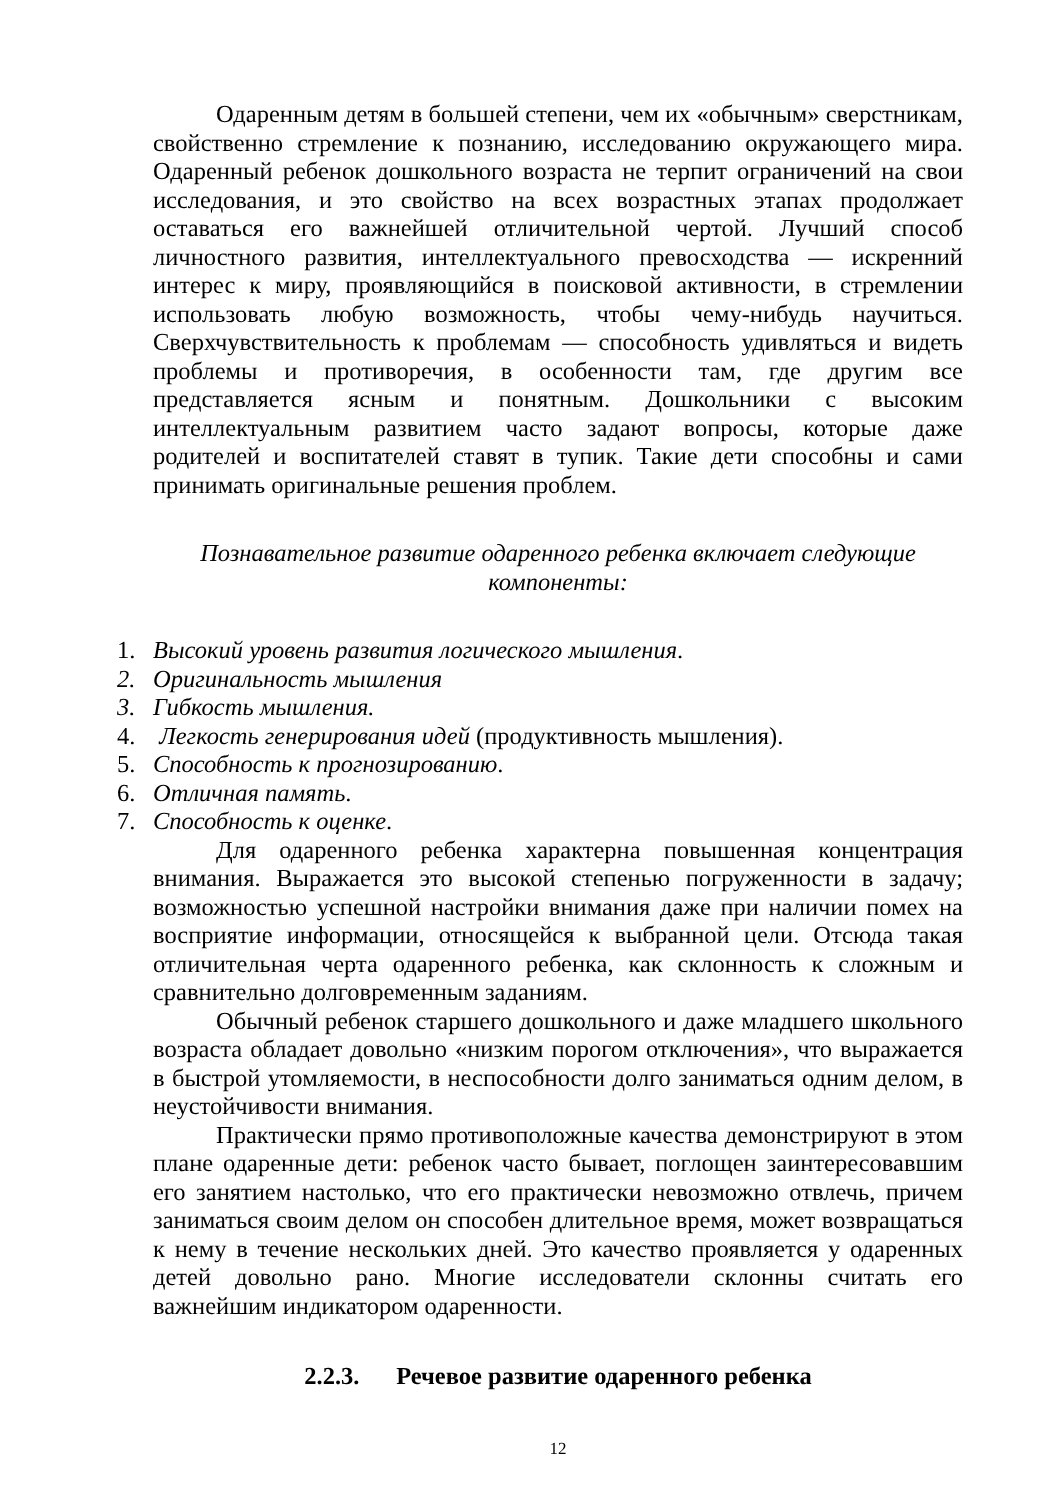Одаренным детям в большей степени, чем их «обычным» сверстникам, свойственно стремление к познанию, исследованию окружающего мира. Одаренный ребенок дошкольного возраста не терпит ограничений на свои исследования, и это свойство на всех возрастных этапах продолжает оставаться его важнейшей отличительной чертой. Лучший способ личностного развития, интеллектуального превосходства — искренний интерес к миру, проявляющийся в поисковой активности, в стремлении использовать любую возможность, чтобы чему-нибудь научиться. Сверхчувствительность к проблемам — способность удивляться и видеть проблемы и противоречия, в особенности там, где другим все представляется ясным и понятным. Дошкольники с высоким интеллектуальным развитием часто задают вопросы, которые даже родителей и воспитателей ставят в тупик. Такие дети способны и сами принимать оригинальные решения проблем.
Познавательное развитие одаренного ребенка включает следующие
компоненты:
1. Высокий уровень развития логического мышления.
2. Оригинальность мышления
3. Гибкость мышления.
4. Легкость генерирования идей (продуктивность мышления).
5. Способность к прогнозированию.
6. Отличная память.
7. Способность к оценке.
Для одаренного ребенка характерна повышенная концентрация внимания. Выражается это высокой степенью погруженности в задачу; возможностью успешной настройки внимания даже при наличии помех на восприятие информации, относящейся к выбранной цели. Отсюда такая отличительная черта одаренного ребенка, как склонность к сложным и сравнительно долговременным заданиям.
Обычный ребенок старшего дошкольного и даже младшего школьного возраста обладает довольно «низким порогом отключения», что выражается в быстрой утомляемости, в неспособности долго заниматься одним делом, в неустойчивости внимания.
Практически прямо противоположные качества демонстрируют в этом плане одаренные дети: ребенок часто бывает, поглощен заинтересовавшим его занятием настолько, что его практически невозможно отвлечь, причем заниматься своим делом он способен длительное время, может возвращаться к нему в течение нескольких дней. Это качество проявляется у одаренных детей довольно рано. Многие исследователи склонны считать его важнейшим индикатором одаренности.
2.2.3. Речевое развитие одаренного ребенка
12